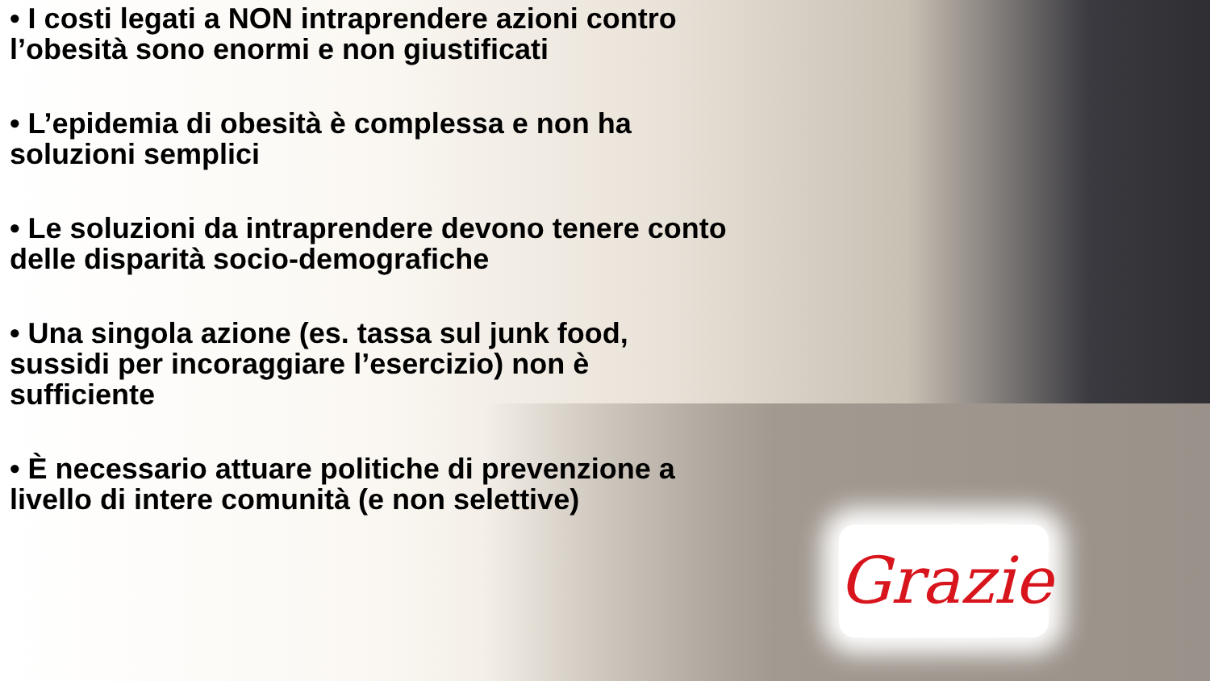• I costi legati a NON intraprendere azioni contro l’obesità sono enormi e non giustificati
• L’epidemia di obesità è complessa e non ha soluzioni semplici
• Le soluzioni da intraprendere devono tenere conto delle disparità socio-demografiche
• Una singola azione (es. tassa sul junk food, sussidi per incoraggiare l’esercizio) non è sufficiente
• È necessario attuare politiche di prevenzione a livello di intere comunità (e non selettive)
Grazie